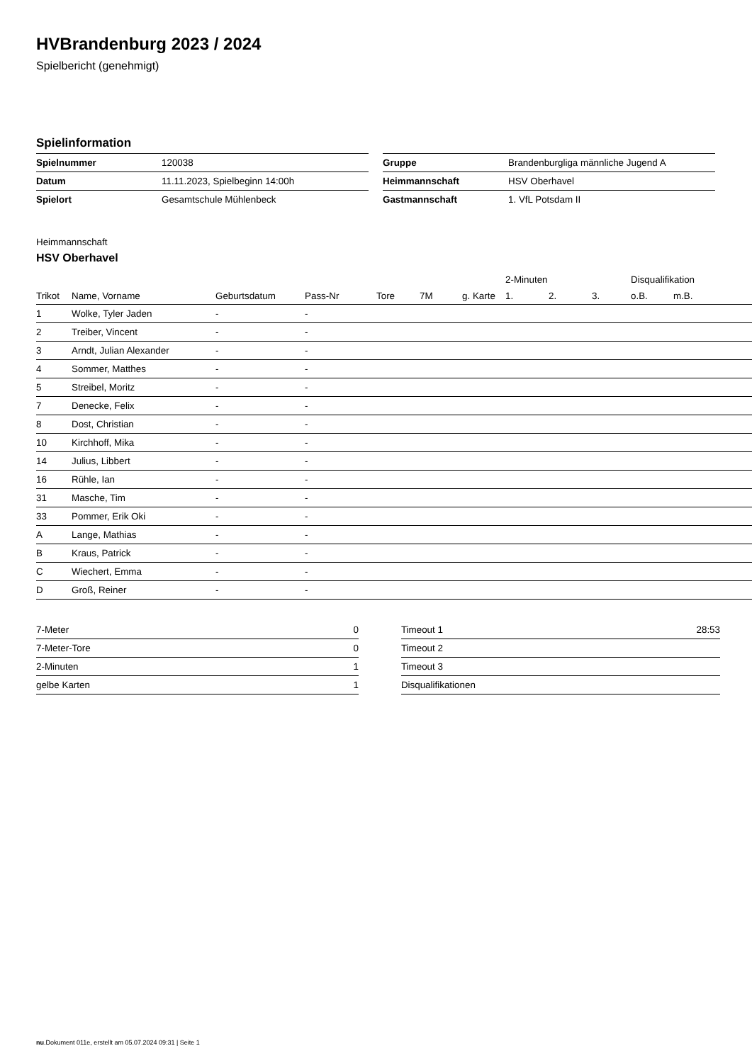HVBrandenburg 2023 / 2024
Spielbericht (genehmigt)
Spielinformation
| Spielnummer | 120038 |
| Datum | 11.11.2023, Spielbeginn 14:00h |
| Spielort | Gesamtschule Mühlenbeck |
| Gruppe | Brandenburgliga männliche Jugend A |
| Heimmannschaft | HSV Oberhavel |
| Gastmannschaft | 1. VfL Potsdam II |
Heimmannschaft
HSV Oberhavel
| | | | | | | | 2-Minuten | | | Disqualifikation | |
| --- | --- | --- | --- | --- | --- | --- | --- | --- | --- | --- | --- |
| Trikot | Name, Vorname | Geburtsdatum | Pass-Nr | Tore | 7M | g. Karte | 1. | 2. | 3. | o.B. | m.B. |
| 1 | Wolke, Tyler Jaden | - | - | | | | | | | | |
| 2 | Treiber, Vincent | - | - | | | | | | | | |
| 3 | Arndt, Julian Alexander | - | - | | | | | | | | |
| 4 | Sommer, Matthes | - | - | | | | | | | | |
| 5 | Streibel, Moritz | - | - | | | | | | | | |
| 7 | Denecke, Felix | - | - | | | | | | | | |
| 8 | Dost, Christian | - | - | | | | | | | | |
| 10 | Kirchhoff, Mika | - | - | | | | | | | | |
| 14 | Julius, Libbert | - | - | | | | | | | | |
| 16 | Rühle, Ian | - | - | | | | | | | | |
| 31 | Masche, Tim | - | - | | | | | | | | |
| 33 | Pommer, Erik Oki | - | - | | | | | | | | |
| A | Lange, Mathias | - | - | | | | | | | | |
| B | Kraus, Patrick | - | - | | | | | | | | |
| C | Wiechert, Emma | - | - | | | | | | | | |
| D | Groß, Reiner | - | - | | | | | | | | |
| 7-Meter | 0 |
| 7-Meter-Tore | 0 |
| 2-Minuten | 1 |
| gelbe Karten | 1 |
| Timeout 1 | 28:53 |
| Timeout 2 | |
| Timeout 3 | |
| Disqualifikationen | |
nu.Dokument 011e, erstellt am 05.07.2024 09:31 | Seite 1